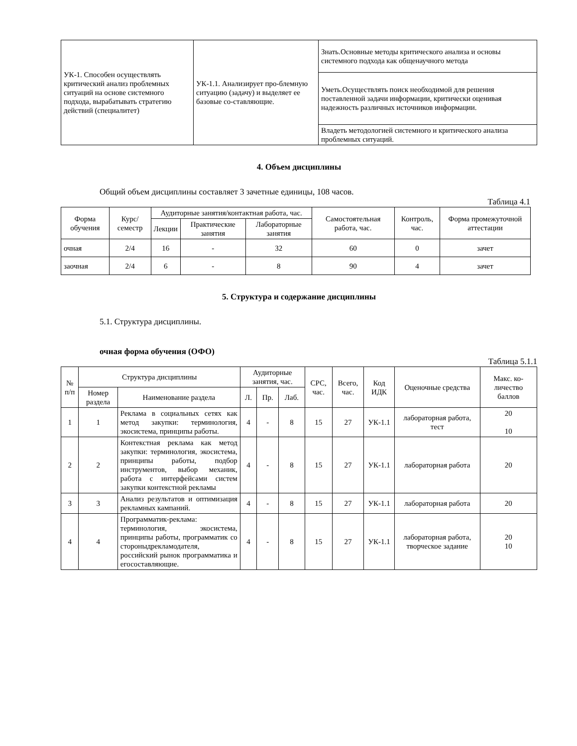| УК-1. Способен осуществлять критический анализ проблемных ситуаций на основе системного подхода, вырабатывать стратегию действий (специалитет) | УК-1.1. Анализирует про-блемную ситуацию (задачу) и выделяет ее базовые со-ставляющие. | Знать.Основные методы критического анализа и основы системного подхода как общенаучного метода |
| | | Уметь.Осуществлять поиск необходимой для решения поставленной задачи информации, критически оценивая надежность различных источников информации. |
| | | Владеть методологией системного и критического анализа проблемных ситуаций. |
4. Объем дисциплины
Общий объем дисциплины составляет 3 зачетные единицы, 108 часов.
Таблица 4.1
| Форма обучения | Курс/ семестр | Аудиторные занятия/контактная работа, час. | | | Самостоятельная работа, час. | Контроль, час. | Форма промежуточной аттестации |
| | | Лекции | Практические занятия | Лабораторные занятия | | | |
| очная | 2/4 | 16 | - | 32 | 60 | 0 | зачет |
| заочная | 2/4 | 6 | - | 8 | 90 | 4 | зачет |
5. Структура и содержание дисциплины
5.1. Структура дисциплины.
очная форма обучения (ОФО)
Таблица 5.1.1
| № п/п | Структура дисциплины | | Аудиторные занятия, час. | | | СРС, час. | Всего, час. | Код ИДК | Оценочные средства | Макс. ко-личество баллов |
| | Номер раздела | Наименование раздела | Л. | Пр. | Лаб. | | | | | |
| 1 | 1 | Реклама в социальных сетях как метод закупки: терминология, экосистема, принципы работы. | 4 | - | 8 | 15 | 27 | УК-1.1 | лабораторная работа, тест | 20 10 |
| 2 | 2 | Контекстная реклама как метод закупки: терминология, экосистема, принципы работы, подбор инструментов, выбор механик, работа с интерфейсами систем закупки контекстной рекламы | 4 | - | 8 | 15 | 27 | УК-1.1 | лабораторная работа | 20 |
| 3 | 3 | Анализ результатов и оптимизация рекламных кампаний. | 4 | - | 8 | 15 | 27 | УК-1.1 | лабораторная работа | 20 |
| 4 | 4 | Программатик-реклама: терминология, экосистема, принципы работы, программатик со стороныдрекламодателя, российский рынок программатика и егосоставляющие. | 4 | - | 8 | 15 | 27 | УК-1.1 | лабораторная работа, творческое задание | 20 10 |